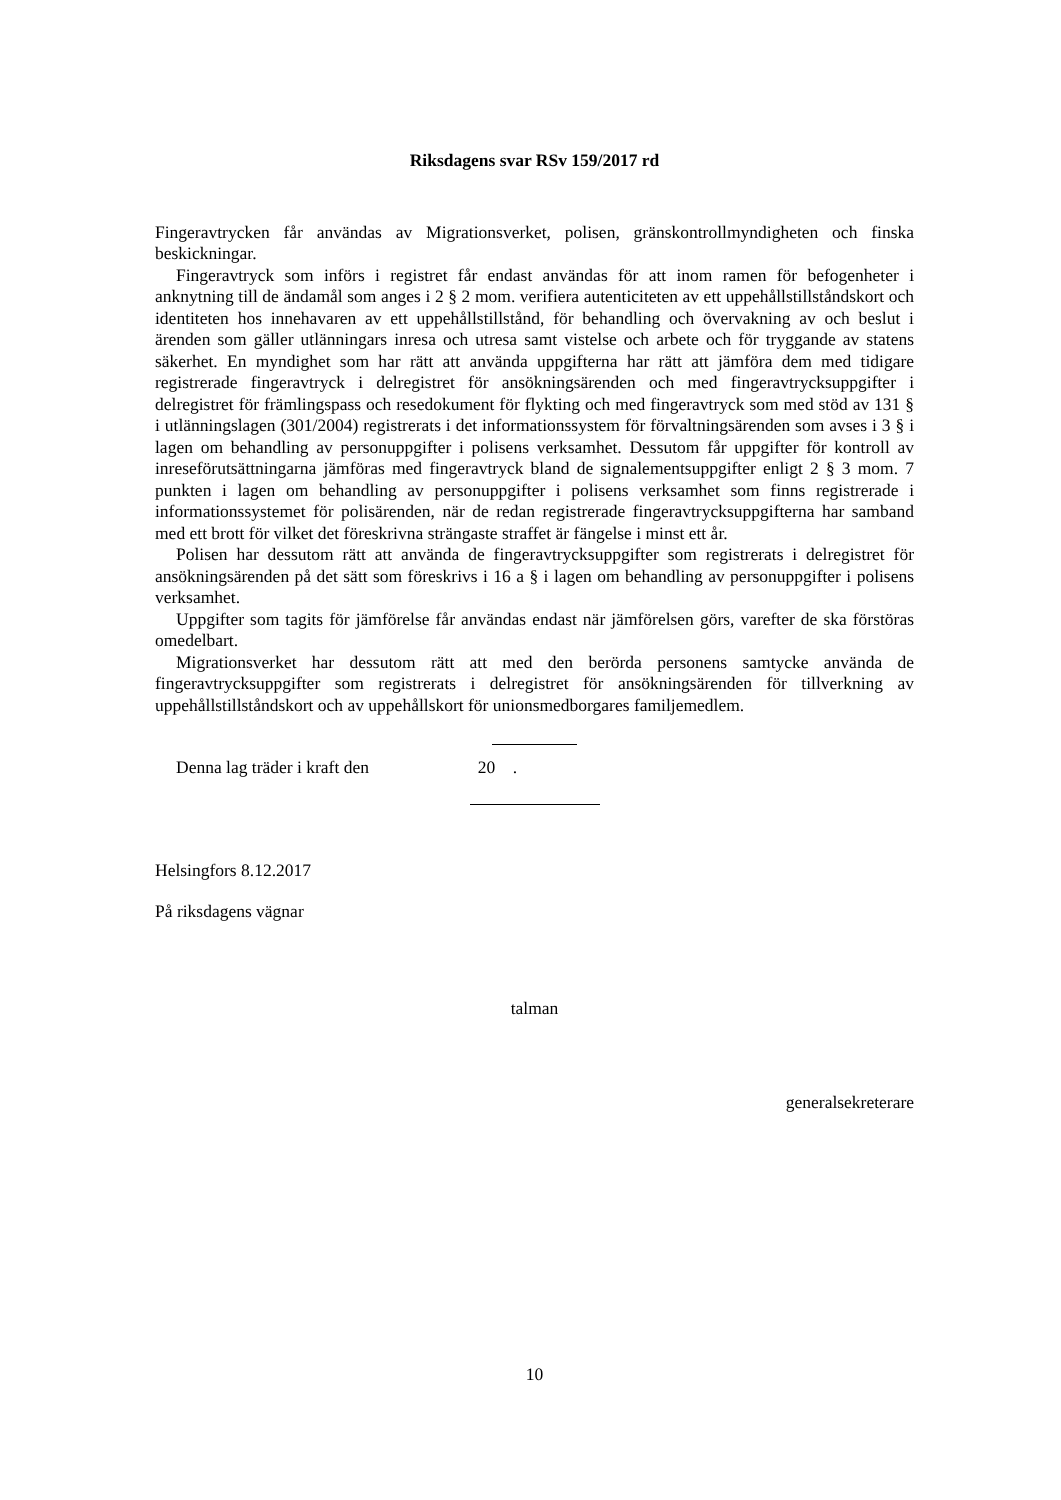Riksdagens svar RSv 159/2017 rd
Fingeravtrycken får användas av Migrationsverket, polisen, gränskontrollmyndigheten och finska beskickningar.
Fingeravtryck som införs i registret får endast användas för att inom ramen för befogenheter i anknytning till de ändamål som anges i 2 § 2 mom. verifiera autenticiteten av ett uppehållstill­ståndskort och identiteten hos innehavaren av ett uppehållstillstånd, för behandling och övervak­ning av och beslut i ärenden som gäller utlänningars inresa och utresa samt vistelse och arbete och för tryggande av statens säkerhet. En myndighet som har rätt att använda uppgifterna har rätt att jämföra dem med tidigare registrerade fingeravtryck i delregistret för ansökningsärenden och med fingeravtrycksuppgifter i delregistret för främlingspass och resedokument för flykting och med fingeravtryck som med stöd av 131 § i utlänningslagen (301/2004) registrerats i det infor­mationssystem för förvaltningsärenden som avses i 3 § i lagen om behandling av personuppgifter i polisens verksamhet. Dessutom får uppgifter för kontroll av inreseförutsättningarna jämföras med fingeravtryck bland de signalementsuppgifter enligt 2 § 3 mom. 7 punkten i lagen om be­handling av personuppgifter i polisens verksamhet som finns registrerade i informationssystemet för polisärenden, när de redan registrerade fingeravtrycksuppgifterna har samband med ett brott för vilket det föreskrivna strängaste straffet är fängelse i minst ett år.
Polisen har dessutom rätt att använda de fingeravtrycksuppgifter som registrerats i delregistret för ansökningsärenden på det sätt som föreskrivs i 16 a § i lagen om behandling av personuppgif­ter i polisens verksamhet.
Uppgifter som tagits för jämförelse får användas endast när jämförelsen görs, varefter de ska förstöras omedelbart.
Migrationsverket har dessutom rätt att med den berörda personens samtycke använda de fingeravtrycksuppgifter som registrerats i delregistret för ansökningsärenden för tillverkning av uppehållstillståndskort och av uppehållskort för unionsmedborgares familjemedlem.
Denna lag träder i kraft den 20 .
Helsingfors 8.12.2017
På riksdagens vägnar
talman
generalsekreterare
10